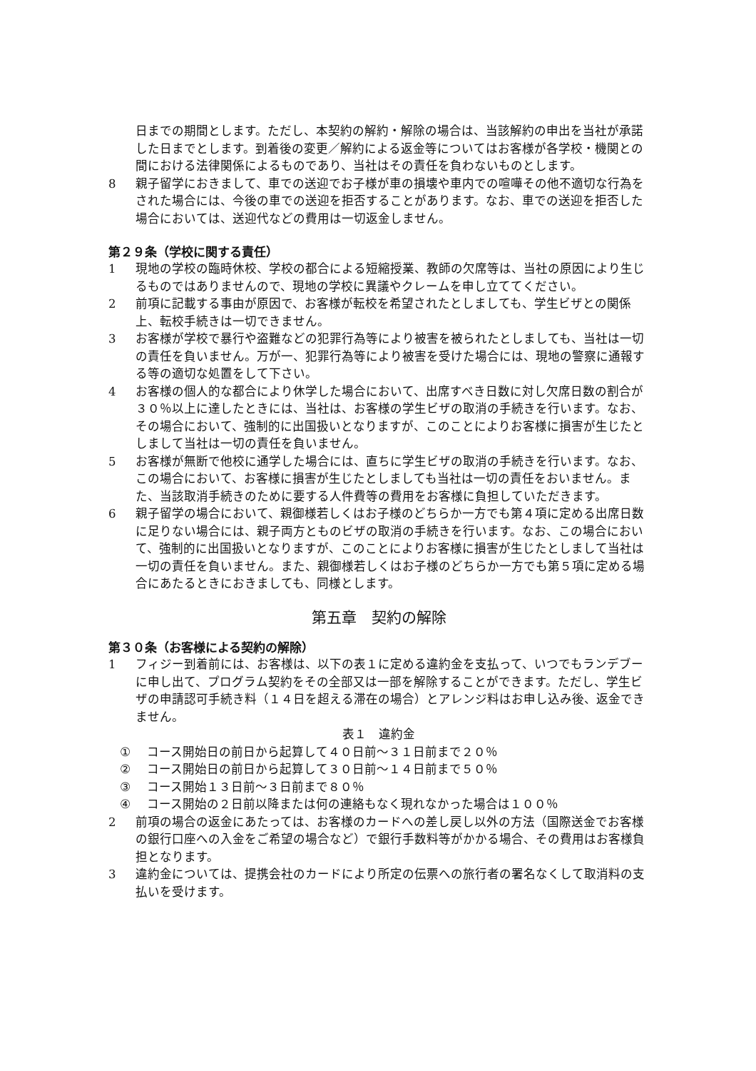日までの期間とします。ただし、本契約の解約・解除の場合は、当該解約の申出を当社が承諾した日までとします。到着後の変更／解約による返金等についてはお客様が各学校・機関との間における法律関係によるものであり、当社はその責任を負わないものとします。
8 親子留学におきまして、車での送迎でお子様が車の損壊や車内での喧嘩その他不適切な行為をされた場合には、今後の車での送迎を拒否することがあります。なお、車での送迎を拒否した場合においては、送迎代などの費用は一切返金しません。
第２９条（学校に関する責任）
1 現地の学校の臨時休校、学校の都合による短縮授業、教師の欠席等は、当社の原因により生じるものではありませんので、現地の学校に異議やクレームを申し立ててください。
2 前項に記載する事由が原因で、お客様が転校を希望されたとしましても、学生ビザとの関係上、転校手続きは一切できません。
3 お客様が学校で暴行や盗難などの犯罪行為等により被害を被られたとしましても、当社は一切の責任を負いません。万が一、犯罪行為等により被害を受けた場合には、現地の警察に通報する等の適切な処置をして下さい。
4 お客様の個人的な都合により休学した場合において、出席すべき日数に対し欠席日数の割合が３０％以上に達したときには、当社は、お客様の学生ビザの取消の手続きを行います。なお、その場合において、強制的に出国扱いとなりますが、このことによりお客様に損害が生じたとしまして当社は一切の責任を負いません。
5 お客様が無断で他校に通学した場合には、直ちに学生ビザの取消の手続きを行います。なお、この場合において、お客様に損害が生じたとしましても当社は一切の責任をおいません。また、当該取消手続きのために要する人件費等の費用をお客様に負担していただきます。
6 親子留学の場合において、親御様若しくはお子様のどちらか一方でも第４項に定める出席日数に足りない場合には、親子両方とものビザの取消の手続きを行います。なお、この場合において、強制的に出国扱いとなりますが、このことによりお客様に損害が生じたとしまして当社は一切の責任を負いません。また、親御様若しくはお子様のどちらか一方でも第５項に定める場合にあたるときにおきましても、同様とします。
第五章　契約の解除
第３０条（お客様による契約の解除）
1 フィジー到着前には、お客様は、以下の表１に定める違約金を支払って、いつでもランデブーに申し出て、プログラム契約をその全部又は一部を解除することができます。ただし、学生ビザの申請認可手続き料（１４日を超える滞在の場合）とアレンジ料はお申し込み後、返金できません。
表１　違約金
① コース開始日の前日から起算して４０日前～３１日前まで２０％
② コース開始日の前日から起算して３０日前～１４日前まで５０％
③ コース開始１３日前～３日前まで８０％
④ コース開始の２日前以降または何の連絡もなく現れなかった場合は１００％
2 前項の場合の返金にあたっては、お客様のカードへの差し戻し以外の方法（国際送金でお客様の銀行口座への入金をご希望の場合など）で銀行手数料等がかかる場合、その費用はお客様負担となります。
3 違約金については、提携会社のカードにより所定の伝票への旅行者の署名なくして取消料の支払いを受けます。